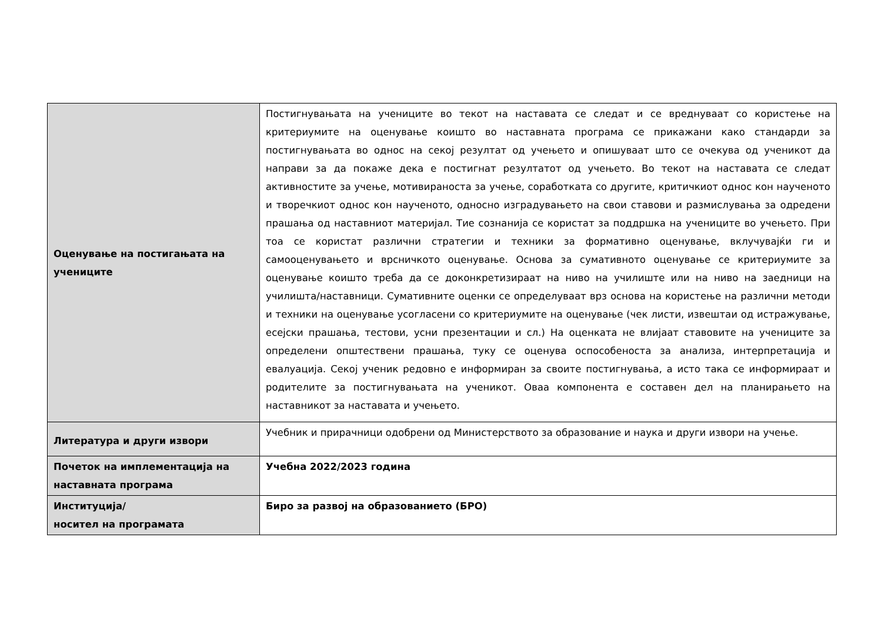| Оценување на постигањата на учениците | Постигнувањата на учениците во текот на наставата се следат и се вреднуваат со користење на критериумите на оценување коишто во наставната програма се прикажани како стандарди за постигнувањата во однос на секој резултат од учењето и опишуваат што се очекува од ученикот да направи за да покаже дека е постигнат резултатот од учењето. Во текот на наставата се следат активностите за учење, мотивираноста за учење, соработката со другите, критичкиот однос кон наученото и творечкиот однос кон наученото, односно изградувањето на свои ставови и размислувања за одредени прашања од наставниот материјал. Тие сознанија се користат за поддршка на учениците во учењето. При тоа се користат различни стратегии и техники за формативно оценување, вклучувајќи ги и самооценувањето и врсничкото оценување. Основа за сумативното оценување се критериумите за оценување коишто треба да се доконкретизираат на ниво на училиште или на ниво на заедници на училишта/наставници. Сумативните оценки се определуваат врз основа на користење на различни методи и техники на оценување усогласени со критериумите на оценување (чек листи, извештаи од истражување, есејски прашања, тестови, усни презентации и сл.) На оценката не влијаат ставовите на учениците за определени општествени прашања, туку се оценува оспособеноста за анализа, интерпретација и евалуација. Секој ученик редовно е информиран за своите постигнувања, а исто така се информираат и родителите за постигнувањата на ученикот. Оваа компонента е составен дел на планирањето на наставникот за наставата и учењето. |
| Литература и други извори | Учебник и прирачници одобрени од Министерството за образование и наука и други извори на учење. |
| Почеток на имплементација на наставната програма | Учебна 2022/2023 година |
| Институција/ носител на програмата | Биро за развој на образованието (БРО) |